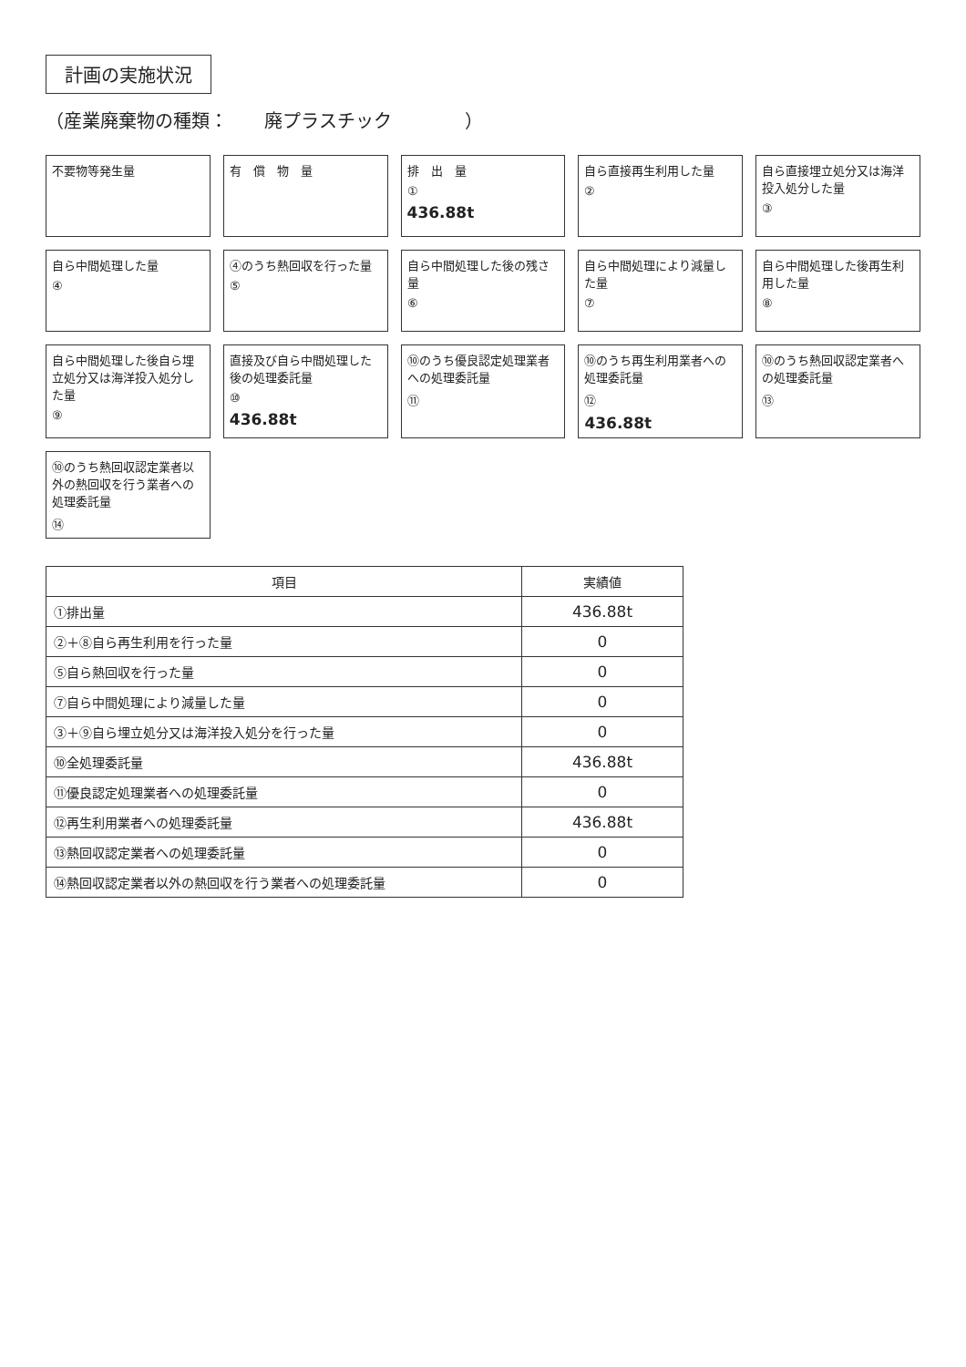計画の実施状況
（産業廃棄物の種類：　　廃プラスチック　　　　）
不要物等発生量
有　償　物　量
排　出　量
①
436.88t
自ら直接再生利用した量
②
自ら直接埋立処分又は海洋投入処分した量
③
自ら中間処理した量
④
④のうち熱回収を行った量
⑤
自ら中間処理した後の残さ量
⑥
自ら中間処理により減量した量
⑦
自ら中間処理した後再生利用した量
⑧
自ら中間処理した後自ら埋立処分又は海洋投入処分した量
⑨
直接及び自ら中間処理した後の処理委託量
⑩
436.88t
⑩のうち優良認定処理業者への処理委託量
⑪
⑩のうち再生利用業者への処理委託量
⑫
436.88t
⑩のうち熱回収認定業者への処理委託量
⑬
⑩のうち熱回収認定業者以外の熱回収を行う業者への処理委託量
⑭
| 項目 | 実績値 |
| --- | --- |
| ①排出量 | 436.88t |
| ②＋⑧自ら再生利用を行った量 | 0 |
| ⑤自ら熱回収を行った量 | 0 |
| ⑦自ら中間処理により減量した量 | 0 |
| ③＋⑨自ら埋立処分又は海洋投入処分を行った量 | 0 |
| ⑩全処理委託量 | 436.88t |
| ⑪優良認定処理業者への処理委託量 | 0 |
| ⑫再生利用業者への処理委託量 | 436.88t |
| ⑬熱回収認定業者への処理委託量 | 0 |
| ⑭熱回収認定業者以外の熱回収を行う業者への処理委託量 | 0 |